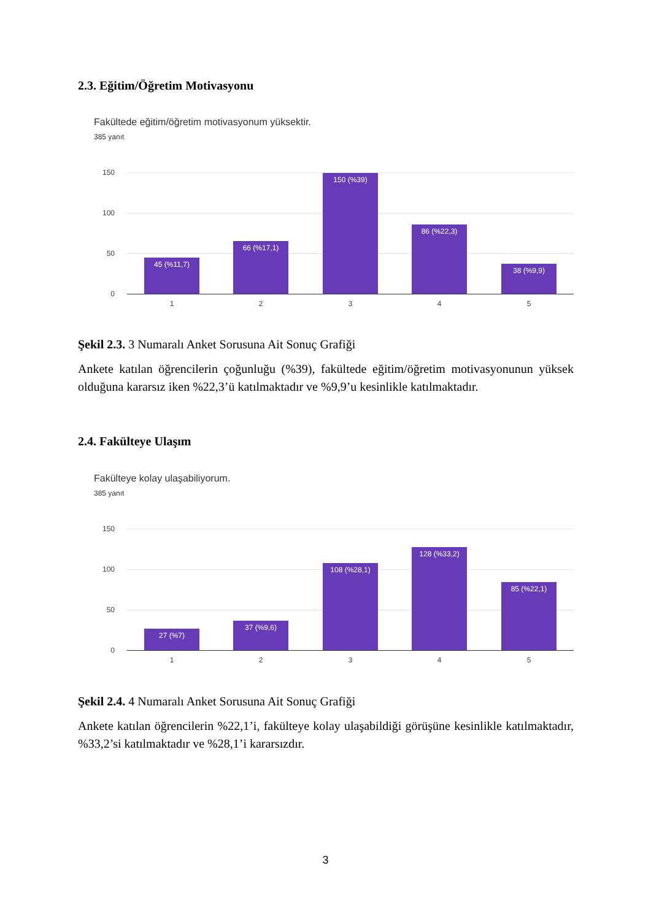2.3. Eğitim/Öğretim Motivasyonu
Fakültede eğitim/öğretim motivasyonum yüksektir.
385 yanıt
150
100
50
0
45 (%11,7)
66 (%17,1)
150 (%39)
86 (%22,3)
38 (%9,9)
1 2 3 4 5
Şekil 2.3. 3 Numaralı Anket Sorusuna Ait Sonuç Grafiği
Ankete katılan öğrencilerin çoğunluğu (%39), fakültede eğitim/öğretim motivasyonunun yüksek olduğuna kararsız iken %22,3’ü katılmaktadır ve %9,9’u kesinlikle katılmaktadır.
2.4. Fakülteye Ulaşım
Fakülteye kolay ulaşabiliyorum.
385 yanıt
150
100
50
0
27 (%7)
37 (%9,6)
108 (%28,1)
128 (%33,2)
85 (%22,1)
1 2 3 4 5
Şekil 2.4. 4 Numaralı Anket Sorusuna Ait Sonuç Grafiği
Ankete katılan öğrencilerin %22,1’i, fakülteye kolay ulaşabildiği görüşüne kesinlikle katılmaktadır, %33,2’si katılmaktadır ve %28,1’i kararsızdır.
3